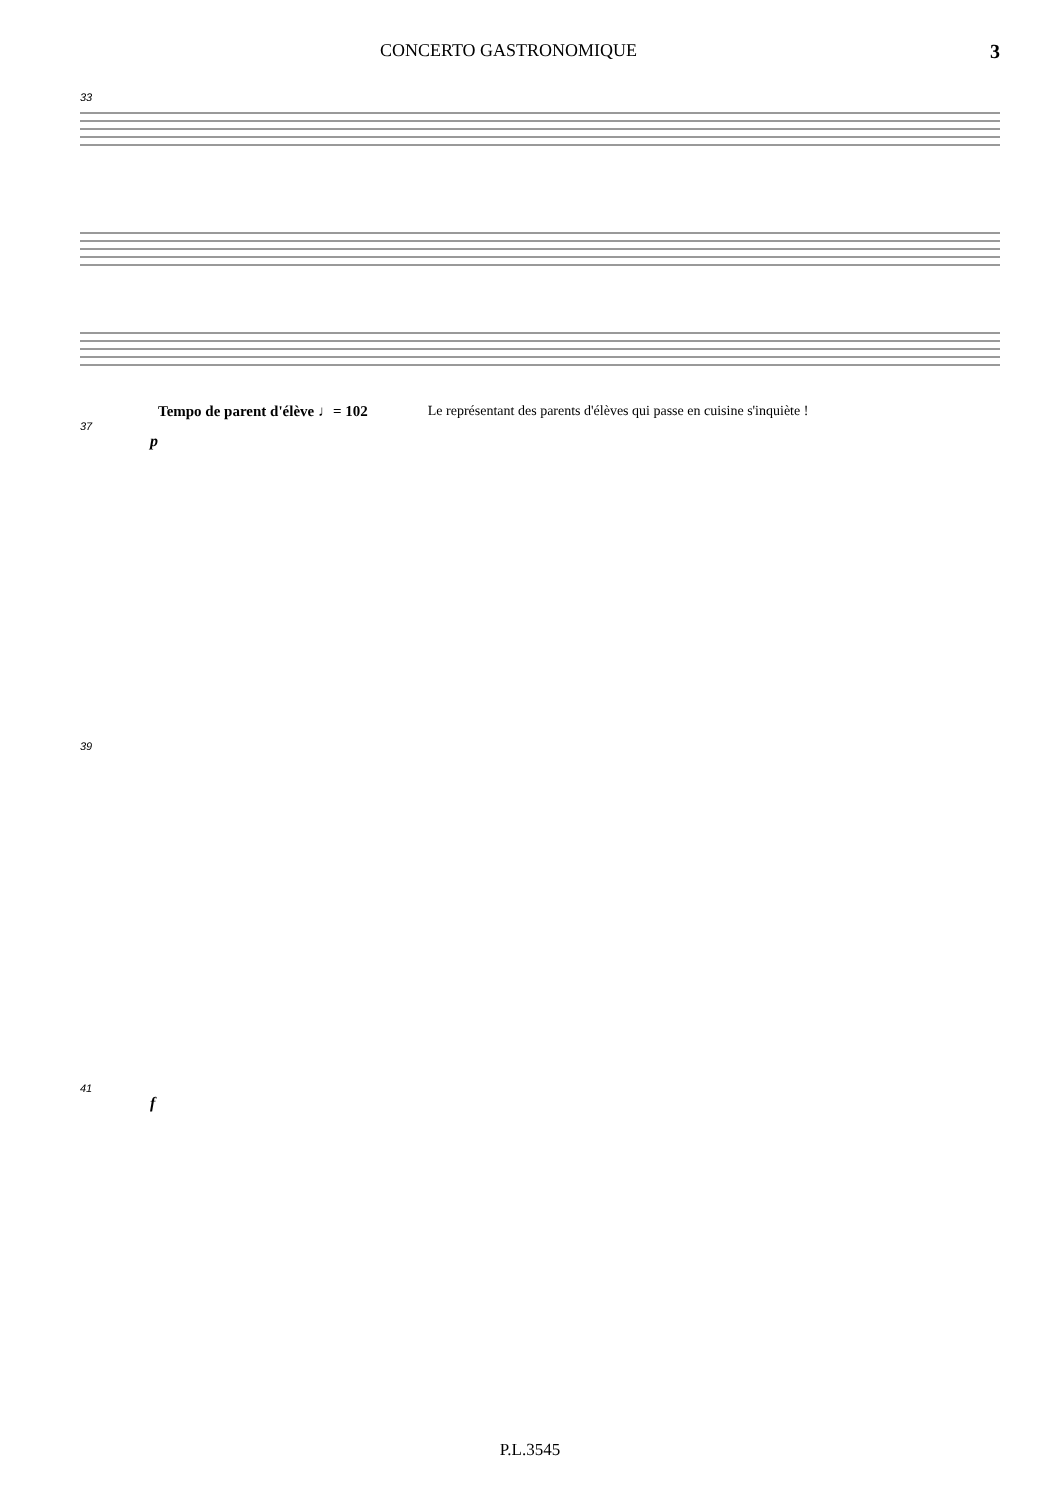CONCERTO GASTRONOMIQUE 3
33
Tempo de parent d'élève ♩= 102 Le représentant des parents d'élèves qui passe en cuisine s'inquiète !
37
p
39
41
f
P.L.3545